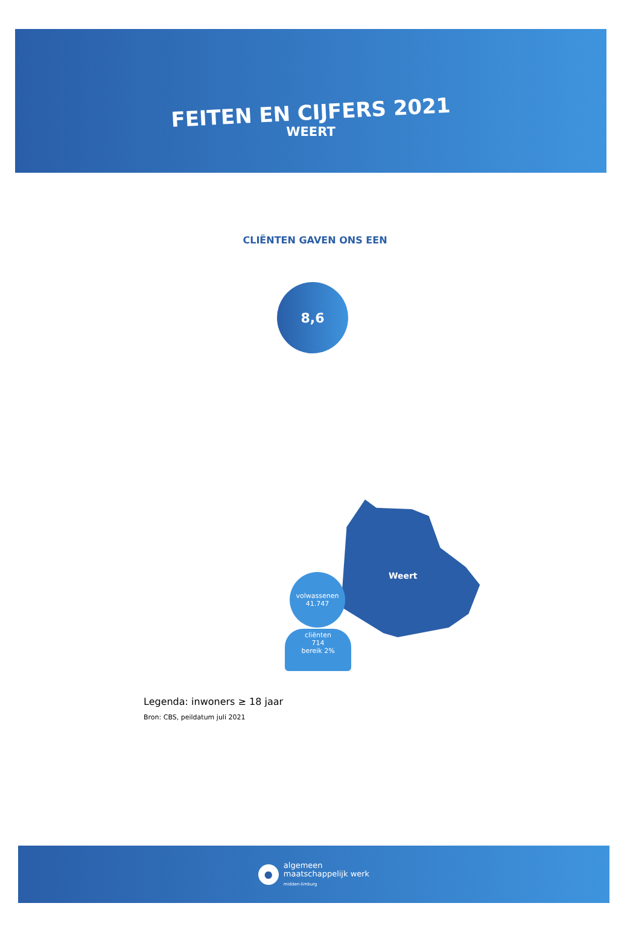FEITEN EN CIJFERS 2021
WEERT
CLIËNTEN GAVEN ONS EEN
8,6
Weert
volwassenen
41.747
cliënten
714
bereik 2%
Legenda: inwoners ≥ 18 jaar
Bron: CBS, peildatum juli 2021
●
algemeen
maatschappelijk werk
midden-limburg